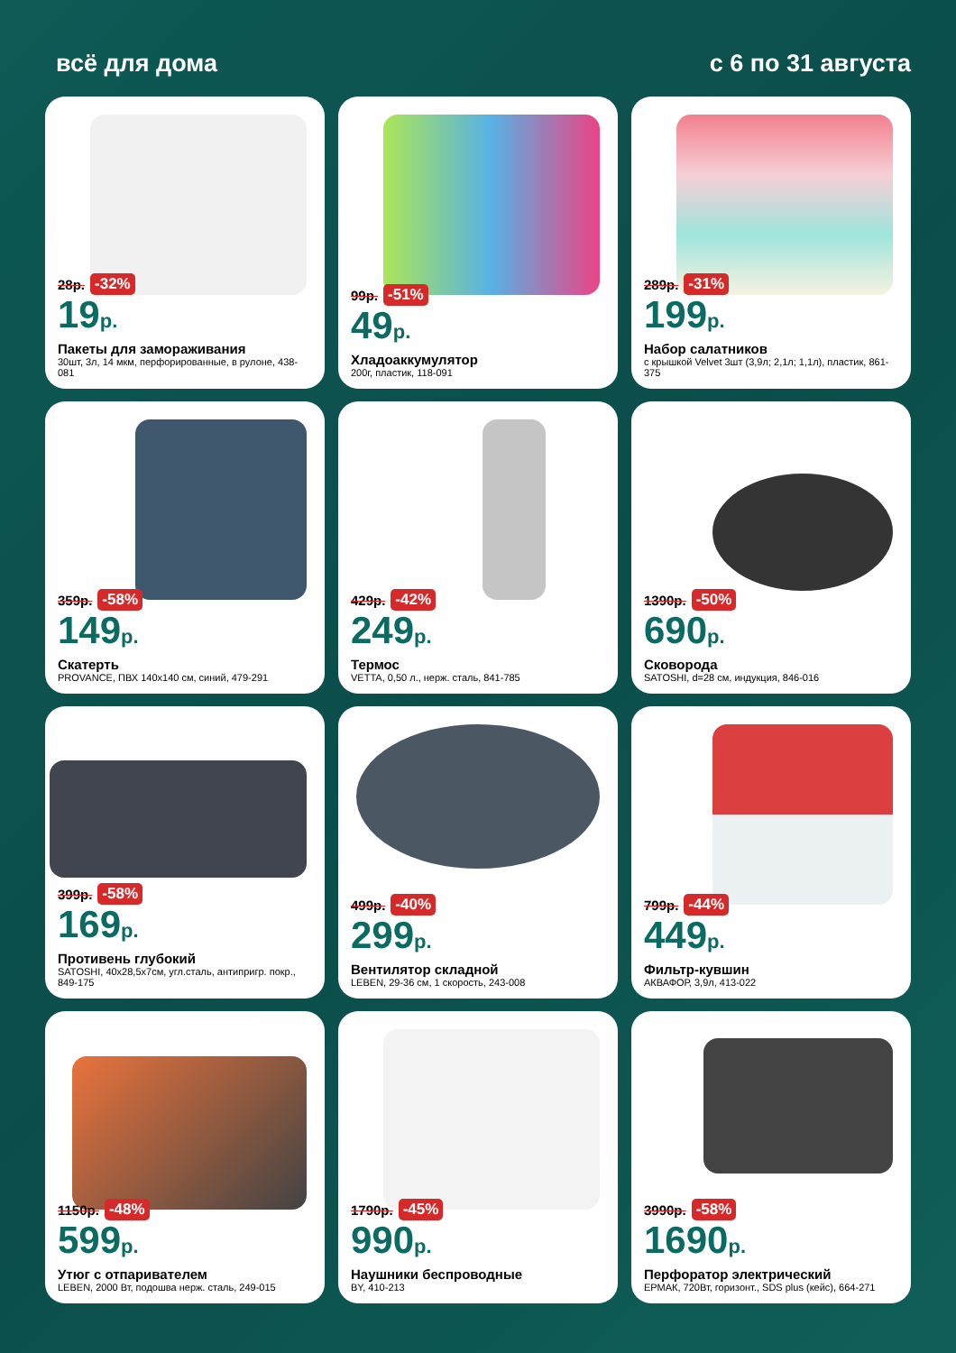всё для дома с 6 по 31 августа
28р. -32%
19р.
Пакеты для замораживания
30шт, 3л, 14 мкм, перфорированные, в рулоне, 438-081
99р. -51%
49р.
Хладоаккумулятор
200г, пластик, 118-091
289р. -31%
199р.
Набор салатников
с крышкой Velvet 3шт (3,9л; 2,1л; 1,1л), пластик, 861-375
359р. -58%
149р.
Скатерть
PROVANCE, ПВХ 140х140 см, синий, 479-291
429р. -42%
249р.
Термос
VETTA, 0,50 л., нерж. сталь, 841-785
1390р. -50%
690р.
Сковорода
SATOSHI, d=28 см, индукция, 846-016
399р. -58%
169р.
Противень глубокий
SATOSHI, 40х28,5х7см, угл.сталь, антипригр. покр., 849-175
499р. -40%
299р.
Вентилятор складной
LEBEN, 29-36 см, 1 скорость, 243-008
799р. -44%
449р.
Фильтр-кувшин
АКВАФОР, 3,9л, 413-022
1150р. -48%
599р.
Утюг с отпаривателем
LEBEN, 2000 Вт, подошва нерж. сталь, 249-015
1790р. -45%
990р.
Наушники беспроводные
BY, 410-213
3990р. -58%
1690р.
Перфоратор электрический
ЕРМАК, 720Вт, горизонт., SDS plus (кейс), 664-271